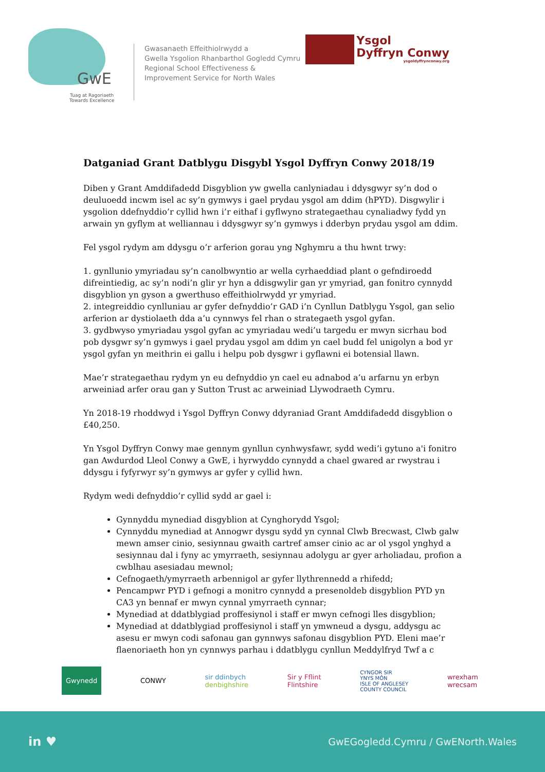GwE
Tuag at Ragoriaeth
Towards Excellence
Gwasanaeth Effeithiolrwydd a
Gwella Ysgolion Rhanbarthol Gogledd Cymru
Regional School Effectiveness &
Improvement Service for North Wales
Ysgol
Dyffryn Conwy
ysgoldyffrynconwy.org
Datganiad Grant Datblygu Disgybl Ysgol Dyffryn Conwy 2018/19
Diben y Grant Amddifadedd Disgyblion yw gwella canlyniadau i ddysgwyr sy’n dod o deuluoedd incwm isel ac sy’n gymwys i gael prydau ysgol am ddim (hPYD). Disgwylir i ysgolion ddefnyddio’r cyllid hwn i’r eithaf i gyflwyno strategaethau cynaliadwy fydd yn arwain yn gyflym at welliannau i ddysgwyr sy’n gymwys i dderbyn prydau ysgol am ddim.
Fel ysgol rydym am ddysgu o’r arferion gorau yng Nghymru a thu hwnt trwy:
1. gynllunio ymyriadau sy’n canolbwyntio ar wella cyrhaeddiad plant o gefndiroedd difreintiedig, ac sy’n nodi’n glir yr hyn a ddisgwylir gan yr ymyriad, gan fonitro cynnydd disgyblion yn gyson a gwerthuso effeithiolrwydd yr ymyriad.
2. integreiddio cynlluniau ar gyfer defnyddio’r GAD i’n Cynllun Datblygu Ysgol, gan selio arferion ar dystiolaeth dda a’u cynnwys fel rhan o strategaeth ysgol gyfan.
3. gydbwyso ymyriadau ysgol gyfan ac ymyriadau wedi’u targedu er mwyn sicrhau bod pob dysgwr sy’n gymwys i gael prydau ysgol am ddim yn cael budd fel unigolyn a bod yr ysgol gyfan yn meithrin ei gallu i helpu pob dysgwr i gyflawni ei botensial llawn.
Mae’r strategaethau rydym yn eu defnyddio yn cael eu adnabod a’u arfarnu yn erbyn arweiniad arfer orau gan y Sutton Trust ac arweiniad Llywodraeth Cymru.
Yn 2018-19 rhoddwyd i Ysgol Dyffryn Conwy ddyraniad Grant Amddifadedd disgyblion o £40,250.
Yn Ysgol Dyffryn Conwy mae gennym gynllun cynhwysfawr, sydd wedi’i gytuno a'i fonitro gan Awdurdod Lleol Conwy a GwE, i hyrwyddo cynnydd a chael gwared ar rwystrau i ddysgu i fyfyrwyr sy’n gymwys ar gyfer y cyllid hwn.
Rydym wedi defnyddio’r cyllid sydd ar gael i:
Gynnyddu mynediad disgyblion at Cynghorydd Ysgol;
Cynnyddu mynediad at Annogwr dysgu sydd yn cynnal Clwb Brecwast, Clwb galw mewn amser cinio, sesiynnau gwaith cartref amser cinio ac ar ol ysgol ynghyd a sesiynnau dal i fyny ac ymyrraeth, sesiynnau adolygu ar gyer arholiadau, profion a cwblhau asesiadau mewnol;
Cefnogaeth/ymyrraeth arbennigol ar gyfer llythrennedd a rhifedd;
Pencampwr PYD i gefnogi a monitro cynnydd a presenoldeb disgyblion PYD yn CA3 yn bennaf er mwyn cynnal ymyrraeth cynnar;
Mynediad at ddatblygiad proffesiynol i staff er mwyn cefnogi lles disgyblion;
Mynediad at ddatblygiad proffesiynol i staff yn ymwneud a dysgu, addysgu ac asesu er mwyn codi safonau gan gynnwys safonau disgyblion PYD. Eleni mae’r flaenoriaeth hon yn cynnwys parhau i ddatblygu cynllun Meddylfryd Twf a c
Gwynedd CONWY sir ddinbych
denbighshire Sir y Fflint
Flintshire CYNGOR SIR
YNYS MÔN
ISLE OF ANGLESEY
COUNTY COUNCIL wrexham
wrecsam
in ♥ GwEGogledd.Cymru / GwENorth.Wales